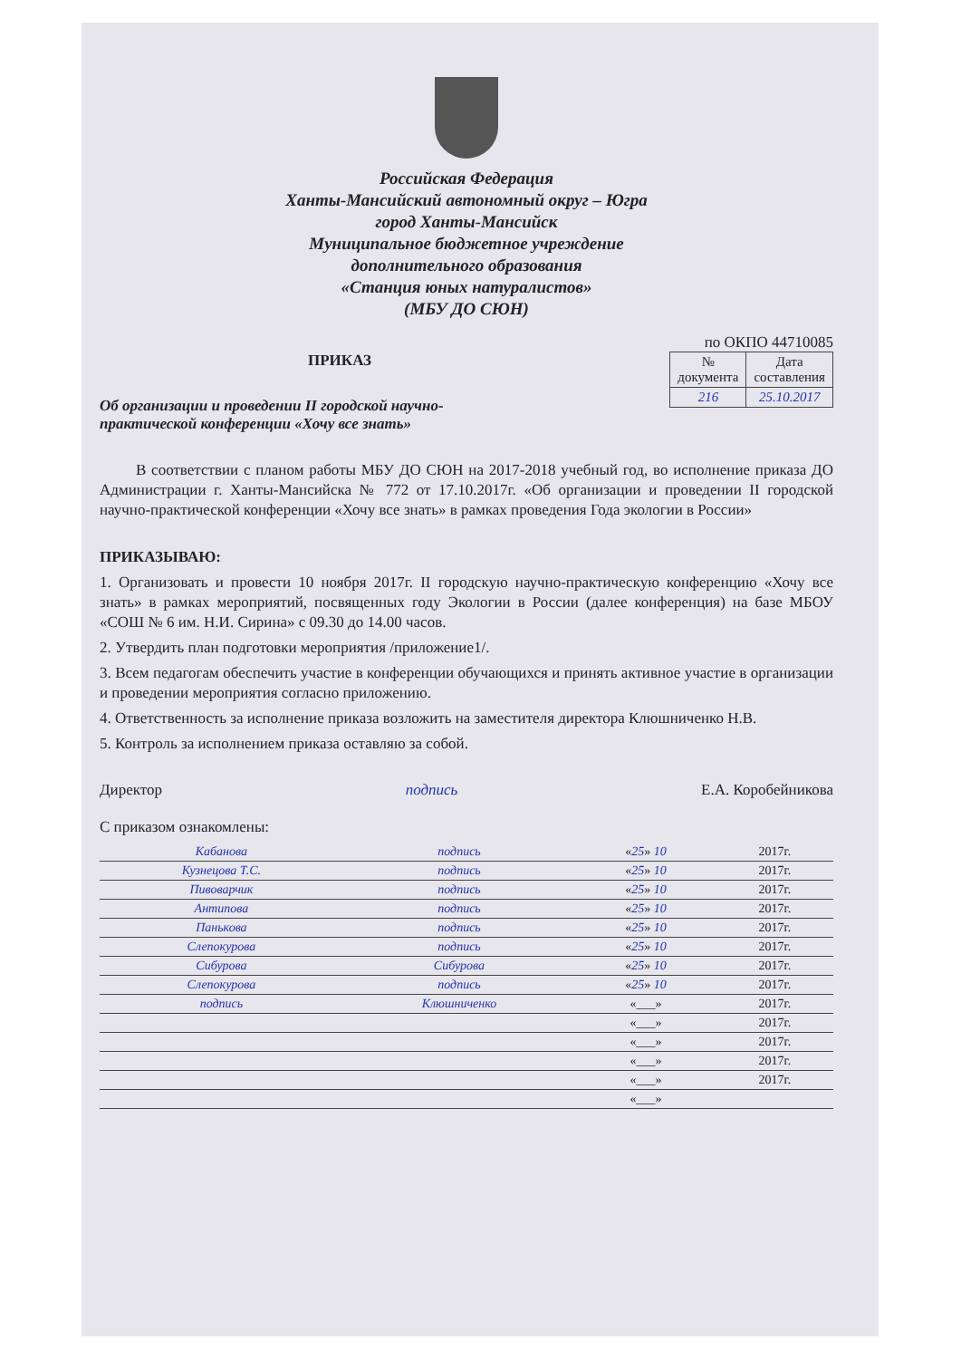Российская Федерация
Ханты-Мансийский автономный округ – Югра
город Ханты-Мансийск
Муниципальное бюджетное учреждение
дополнительного образования
«Станция юных натуралистов»
(МБУ ДО СЮН)
по ОКПО 44710085
ПРИКАЗ
Об организации и проведении II городской научно-
практической конференции «Хочу все знать»
| № документа | Дата составления |
| --- | --- |
| 216 | 25.10.2017 |
В соответствии с планом работы МБУ ДО СЮН на 2017-2018 учебный год, во исполнение приказа ДО Администрации г. Ханты-Мансийска № 772 от 17.10.2017г. «Об организации и проведении II городской научно-практической конференции «Хочу все знать» в рамках проведения Года экологии в России»
ПРИКАЗЫВАЮ:
1. Организовать и провести 10 ноября 2017г. II городскую научно-практическую конференцию «Хочу все знать» в рамках мероприятий, посвященных году Экологии в России (далее конференция) на базе МБОУ «СОШ № 6 им. Н.И. Сирина» с 09.30 до 14.00 часов.
2. Утвердить план подготовки мероприятия /приложение1/.
3. Всем педагогам обеспечить участие в конференции обучающихся и принять активное участие в организации и проведении мероприятия согласно приложению.
4. Ответственность за исполнение приказа возложить на заместителя директора Клюшниченко Н.В.
5. Контроль за исполнением приказа оставляю за собой.
Директор подпись Е.А. Коробейникова
С приказом ознакомлены:
| Кабанова | подпись | « 25 » 10 | 2017г. |
| Кузнецова Т.С. | подпись | « 25 » 10 | 2017г. |
| Пивоварчик | подпись | « 25 » 10 | 2017г. |
| Антипова | подпись | « 25 » 10 | 2017г. |
| Панькова | подпись | « 25 » 10 | 2017г. |
| Слепокурова | подпись | « 25 » 10 | 2017г. |
| Сибурова | Сибурова | « 25 » 10 | 2017г. |
| Слепокурова | подпись | « 25 » 10 | 2017г. |
| подпись | Клюшниченко | «___» | 2017г. |
| | | «___» | 2017г. |
| | | «___» | 2017г. |
| | | «___» | 2017г. |
| | | «___» | 2017г. |
| | | «___» | |